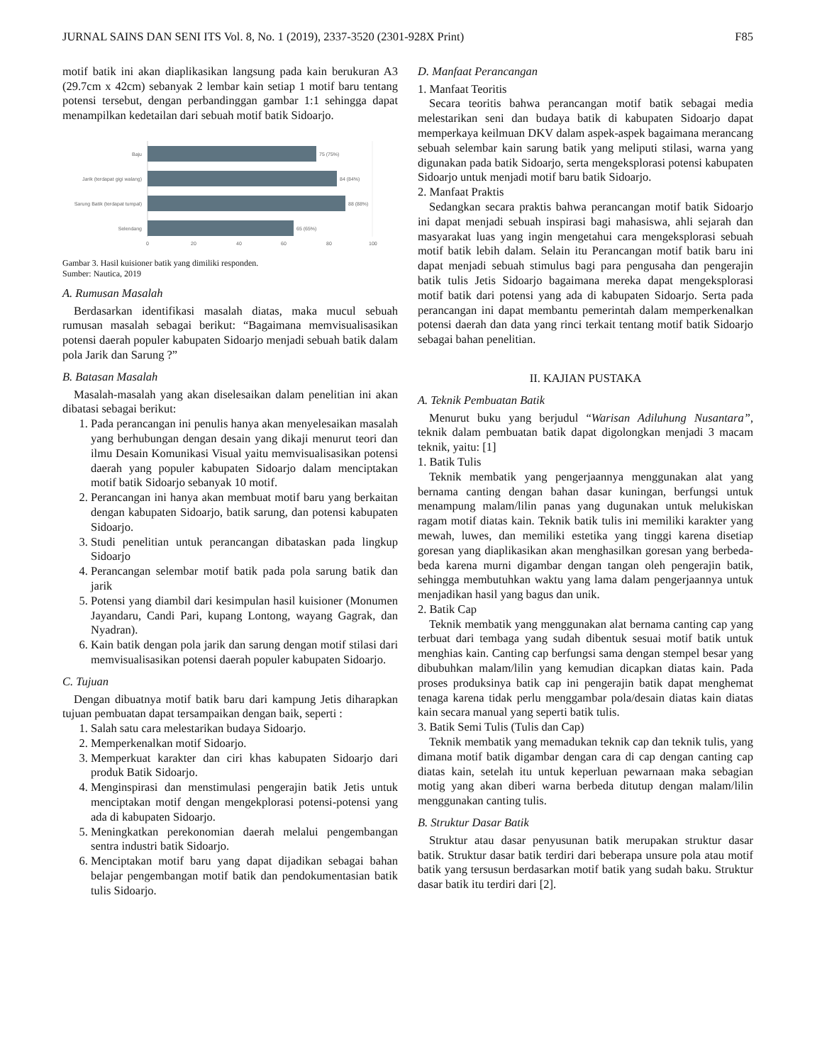JURNAL SAINS DAN SENI ITS Vol. 8, No. 1 (2019), 2337-3520 (2301-928X Print) F85
motif batik ini akan diaplikasikan langsung pada kain berukuran A3 (29.7cm x 42cm) sebanyak 2 lembar kain setiap 1 motif baru tentang potensi tersebut, dengan perbandinggan gambar 1:1 sehingga dapat menampilkan kedetailan dari sebuah motif batik Sidoarjo.
Baju
75 (75%)
Jarik (terdapat gigi walang)
84 (84%)
Sarung Batik (terdapat tumpal)
88 (88%)
Selendang
65 (65%)
0
20
40
60
80
100
Gambar 3. Hasil kuisioner batik yang dimiliki responden.
Sumber: Nautica, 2019
A. Rumusan Masalah
Berdasarkan identifikasi masalah diatas, maka mucul sebuah rumusan masalah sebagai berikut: “Bagaimana memvisualisasikan potensi daerah populer kabupaten Sidoarjo menjadi sebuah batik dalam pola Jarik dan Sarung ?”
B. Batasan Masalah
Masalah-masalah yang akan diselesaikan dalam penelitian ini akan dibatasi sebagai berikut:
1. Pada perancangan ini penulis hanya akan menyelesaikan masalah yang berhubungan dengan desain yang dikaji menurut teori dan ilmu Desain Komunikasi Visual yaitu memvisualisasikan potensi daerah yang populer kabupaten Sidoarjo dalam menciptakan motif batik Sidoarjo sebanyak 10 motif.
2. Perancangan ini hanya akan membuat motif baru yang berkaitan dengan kabupaten Sidoarjo, batik sarung, dan potensi kabupaten Sidoarjo.
3. Studi penelitian untuk perancangan dibataskan pada lingkup Sidoarjo
4. Perancangan selembar motif batik pada pola sarung batik dan jarik
5. Potensi yang diambil dari kesimpulan hasil kuisioner (Monumen Jayandaru, Candi Pari, kupang Lontong, wayang Gagrak, dan Nyadran).
6. Kain batik dengan pola jarik dan sarung dengan motif stilasi dari memvisualisasikan potensi daerah populer kabupaten Sidoarjo.
C. Tujuan
Dengan dibuatnya motif batik baru dari kampung Jetis diharapkan tujuan pembuatan dapat tersampaikan dengan baik, seperti :
1. Salah satu cara melestarikan budaya Sidoarjo.
2. Memperkenalkan motif Sidoarjo.
3. Memperkuat karakter dan ciri khas kabupaten Sidoarjo dari produk Batik Sidoarjo.
4. Menginspirasi dan menstimulasi pengerajin batik Jetis untuk menciptakan motif dengan mengekplorasi potensi-potensi yang ada di kabupaten Sidoarjo.
5. Meningkatkan perekonomian daerah melalui pengembangan sentra industri batik Sidoarjo.
6. Menciptakan motif baru yang dapat dijadikan sebagai bahan belajar pengembangan motif batik dan pendokumentasian batik tulis Sidoarjo.
D. Manfaat Perancangan
1. Manfaat Teoritis
Secara teoritis bahwa perancangan motif batik sebagai media melestarikan seni dan budaya batik di kabupaten Sidoarjo dapat memperkaya keilmuan DKV dalam aspek-aspek bagaimana merancang sebuah selembar kain sarung batik yang meliputi stilasi, warna yang digunakan pada batik Sidoarjo, serta mengeksplorasi potensi kabupaten Sidoarjo untuk menjadi motif baru batik Sidoarjo.
2. Manfaat Praktis
Sedangkan secara praktis bahwa perancangan motif batik Sidoarjo ini dapat menjadi sebuah inspirasi bagi mahasiswa, ahli sejarah dan masyarakat luas yang ingin mengetahui cara mengeksplorasi sebuah motif batik lebih dalam. Selain itu Perancangan motif batik baru ini dapat menjadi sebuah stimulus bagi para pengusaha dan pengerajin batik tulis Jetis Sidoarjo bagaimana mereka dapat mengeksplorasi motif batik dari potensi yang ada di kabupaten Sidoarjo. Serta pada perancangan ini dapat membantu pemerintah dalam memperkenalkan potensi daerah dan data yang rinci terkait tentang motif batik Sidoarjo sebagai bahan penelitian.
II. KAJIAN PUSTAKA
A. Teknik Pembuatan Batik
Menurut buku yang berjudul “Warisan Adiluhung Nusantara”, teknik dalam pembuatan batik dapat digolongkan menjadi 3 macam teknik, yaitu: [1]
1. Batik Tulis
Teknik membatik yang pengerjaannya menggunakan alat yang bernama canting dengan bahan dasar kuningan, berfungsi untuk menampung malam/lilin panas yang dugunakan untuk melukiskan ragam motif diatas kain. Teknik batik tulis ini memiliki karakter yang mewah, luwes, dan memiliki estetika yang tinggi karena disetiap goresan yang diaplikasikan akan menghasilkan goresan yang berbeda-beda karena murni digambar dengan tangan oleh pengerajin batik, sehingga membutuhkan waktu yang lama dalam pengerjaannya untuk menjadikan hasil yang bagus dan unik.
2. Batik Cap
Teknik membatik yang menggunakan alat bernama canting cap yang terbuat dari tembaga yang sudah dibentuk sesuai motif batik untuk menghias kain. Canting cap berfungsi sama dengan stempel besar yang dibubuhkan malam/lilin yang kemudian dicapkan diatas kain. Pada proses produksinya batik cap ini pengerajin batik dapat menghemat tenaga karena tidak perlu menggambar pola/desain diatas kain diatas kain secara manual yang seperti batik tulis.
3. Batik Semi Tulis (Tulis dan Cap)
Teknik membatik yang memadukan teknik cap dan teknik tulis, yang dimana motif batik digambar dengan cara di cap dengan canting cap diatas kain, setelah itu untuk keperluan pewarnaan maka sebagian motig yang akan diberi warna berbeda ditutup dengan malam/lilin menggunakan canting tulis.
B. Struktur Dasar Batik
Struktur atau dasar penyusunan batik merupakan struktur dasar batik. Struktur dasar batik terdiri dari beberapa unsure pola atau motif batik yang tersusun berdasarkan motif batik yang sudah baku. Struktur dasar batik itu terdiri dari [2].